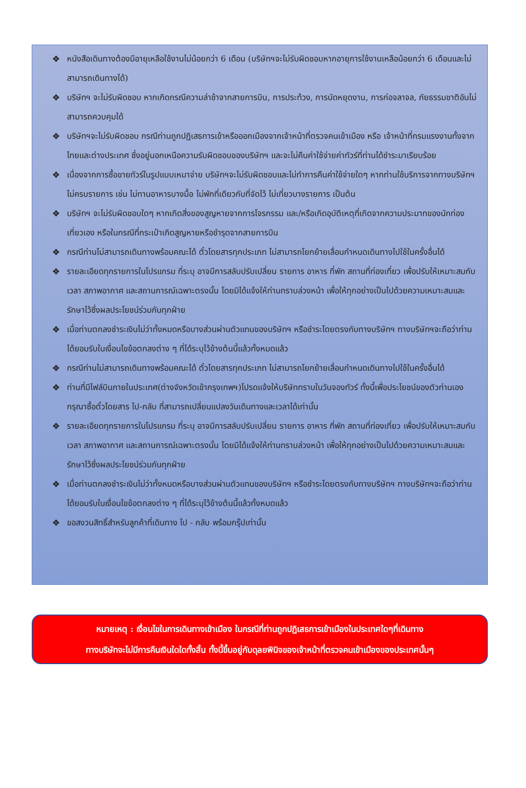❖ หนังสือเดินทางต้องมีอายุเหลือใช้งานไม่น้อยกว่า 6 เดือน (บริษัทฯจะไม่รับผิดชอบหากอายุการใช้งานเหลือน้อยกว่า 6 เดือนและไม่สามารถเดินทางได้)
❖ บริษัทฯ จะไม่รับผิดชอบ หากเกิดกรณีความล่าช้าจากสายการบิน, การประท้วง, การนัดหยุดงาน, การก่อจลาจล, ภัยธรรมชาติอันไม่สามารถควบคุมได้
❖ บริษัทฯจะไม่รับผิดชอบ กรณีท่านถูกปฏิเสธการเข้าหรือออกเมืองจากเจ้าหน้าที่ตรวจคนเข้าเมือง หรือ เจ้าหน้าที่กรมแรงงานทั้งจากไทยและต่างประเทศ ซึ่งอยู่นอกเหนือความรับผิดชอบของบริษัทฯ และจะไม่คืนค่าใช้จ่ายค่าทัวร์ที่ท่านได้ชำระมาเรียบร้อย
❖ เนื่องจากการซื้อขายทัวร์ในรูปแบบเหมาจ่าย บริษัทฯจะไม่รับผิดชอบและไม่ทำการคืนค่าใช้จ่ายใดๆ หากท่านใช้บริการจากทางบริษัทฯไม่ครบรายการ เช่น ไม่ทานอาหารบางมื้อ ไม่พักที่เดียวกับที่จัดไว้ ไม่เที่ยวบางรายการ เป็นต้น
❖ บริษัทฯ จะไม่รับผิดชอบใดๆ หากเกิดสิ่งของสูญหายจากการโจรกรรม และ/หรือเกิดอุบัติเหตุที่เกิดจากความประมาทของนักท่องเที่ยวเอง หรือในกรณีที่กระเป๋าเกิดสูญหายหรือชำรุดจากสายการบิน
❖ กรณีท่านไม่สามารถเดินทางพร้อมคณะได้ ตั๋วโดยสารทุกประเภท ไม่สามารถโยกย้ายเลื่อนกำหนดเดินทางไปใช้ในครั้งอื่นได้
❖ รายละเอียดทุกรายการในโปรแกรม ที่ระบุ อาจมีการสลับปรับเปลี่ยน รายการ อาหาร ที่พัก สถานที่ท่องเที่ยว เพื่อปรับให้เหมาะสมกับ เวลา สภาพอากาศ และสถานการณ์เฉพาะตรงนั้น โดยมิได้แจ้งให้ท่านทราบล่วงหน้า เพื่อให้ทุกอย่างเป็นไปด้วยความเหมาะสมและรักษาไว้ซึ่งผลประโยชน์ร่วมกันทุกฝ่าย
❖ เมื่อท่านตกลงชำระเงินไม่ว่าทั้งหมดหรือบางส่วนผ่านตัวแทนของบริษัทฯ หรือชำระโดยตรงกับทางบริษัทฯ ทางบริษัทฯจะถือว่าท่าน ได้ยอมรับในเงื่อนไขข้อตกลงต่าง ๆ ที่ได้ระบุไว้ข้างต้นนี้แล้วทั้งหมดแล้ว
❖ กรณีท่านไม่สามารถเดินทางพร้อมคณะได้ ตั๋วโดยสารทุกประเภท ไม่สามารถโยกย้ายเลื่อนกำหนดเดินทางไปใช้ในครั้งอื่นได้
❖ ท่านที่มีไฟล์บินภายในประเทศ(ต่างจังหวัดเข้ากรุงเทพฯ)โปรดแจ้งให้บริษัททราบในวันจองทัวร์ ทั้งนี้เพื่อประโยชน์ของตัวท่านเอง กรุณาซื้อตั๋วโดยสาร ไป-กลับ ที่สามารถเปลี่ยนแปลงวันเดินทางและเวลาได้เท่านั้น
❖ รายละเอียดทุกรายการในโปรแกรม ที่ระบุ อาจมีการสลับปรับเปลี่ยน รายการ อาหาร ที่พัก สถานที่ท่องเที่ยว เพื่อปรับให้เหมาะสมกับ เวลา สภาพอากาศ และสถานการณ์เฉพาะตรงนั้น โดยมิได้แจ้งให้ท่านทราบล่วงหน้า เพื่อให้ทุกอย่างเป็นไปด้วยความเหมาะสมและรักษาไว้ซึ่งผลประโยชน์ร่วมกันทุกฝ่าย
❖ เมื่อท่านตกลงชำระเงินไม่ว่าทั้งหมดหรือบางส่วนผ่านตัวแทนของบริษัทฯ หรือชำระโดยตรงกับทางบริษัทฯ ทางบริษัทฯจะถือว่าท่าน ได้ยอมรับในเงื่อนไขข้อตกลงต่าง ๆ ที่ได้ระบุไว้ข้างต้นนี้แล้วทั้งหมดแล้ว
❖ ขอสงวนสิทธิ์สำหรับลูกค้าที่เดินทาง ไป - กลับ พร้อมกรุ๊ปเท่านั้น
หมายเหตุ : เงื่อนไขในการเดินทางเข้าเมือง ในกรณีที่ท่านถูกปฏิเสธการเข้าเมืองในประเทศใดๆที่เดินทาง
ทางบริษัทจะไม่มีการคืนเงินใดใดทั้งสิ้น ทั้งนี้ขึ้นอยู่กับดุลยพินิจของเจ้าหน้าที่ตรวจคนเข้าเมืองของประเทศนั้นๆ